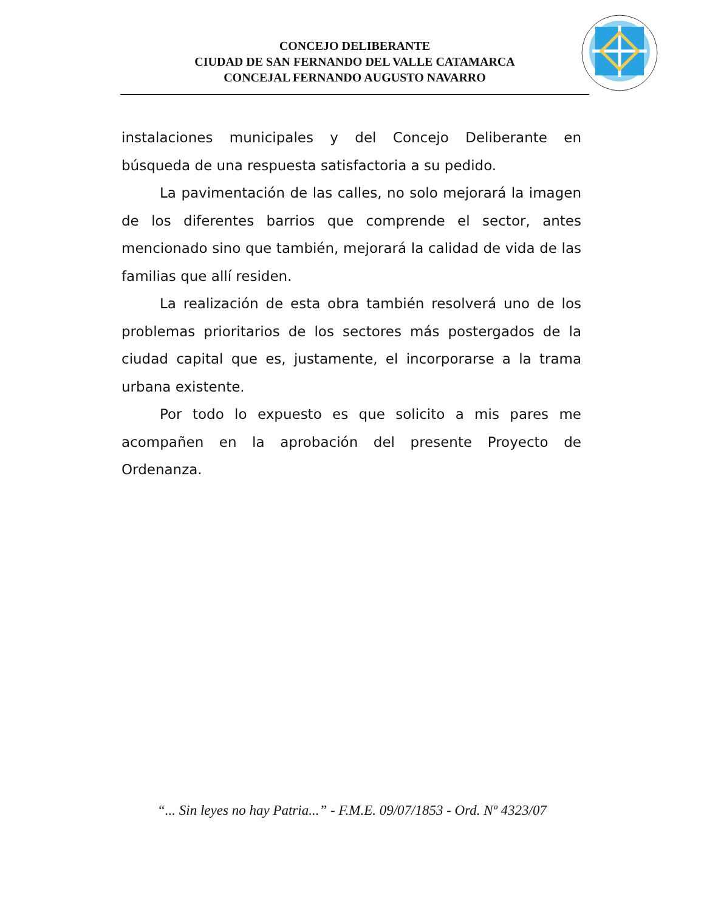CONCEJO DELIBERANTE
CIUDAD DE SAN FERNANDO DEL VALLE CATAMARCA
CONCEJAL FERNANDO AUGUSTO NAVARRO
instalaciones municipales y del Concejo Deliberante en búsqueda de una respuesta satisfactoria a su pedido.
La pavimentación de las calles, no solo mejorará la imagen de los diferentes barrios que comprende el sector, antes mencionado sino que también, mejorará la calidad de vida de las familias que allí residen.
La realización de esta obra también resolverá uno de los problemas prioritarios de los sectores más postergados de la ciudad capital que es, justamente, el incorporarse a la trama urbana existente.
Por todo lo expuesto es que solicito a mis pares me acompañen en la aprobación del presente Proyecto de Ordenanza.
“... Sin leyes no hay Patria...” - F.M.E. 09/07/1853 - Ord. Nº 4323/07